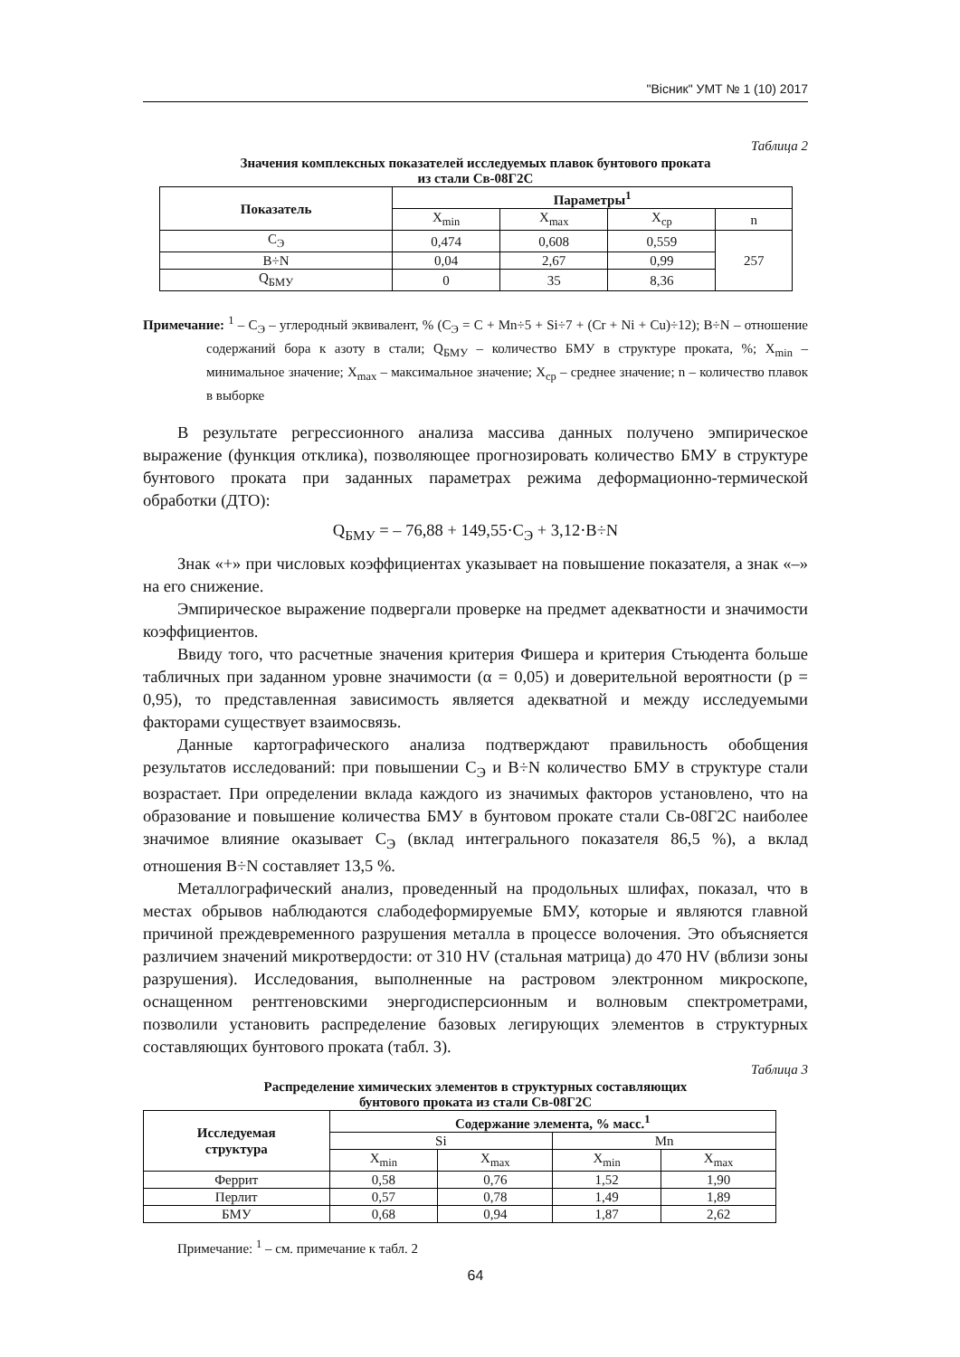"Вісник" УМТ № 1 (10) 2017
Таблица 2
Значения комплексных показателей исследуемых плавок бунтового проката
из стали Св-08Г2С
| Показатель | Параметры<sup>1</sup> | | | |
| --- | --- | --- | --- | --- |
| | X<sub>min</sub> | X<sub>max</sub> | X<sub>ср</sub> | n |
| С<sub>Э</sub> | 0,474 | 0,608 | 0,559 | 257 |
| В÷N | 0,04 | 2,67 | 0,99 | |
| Q<sub>БМУ</sub> | 0 | 35 | 8,36 | |
Примечание: <sup>1</sup> – С<sub>Э</sub> – углеродный эквивалент, % (С<sub>Э</sub> = С + Mn÷5 + Si÷7 + (Cr + Ni + Cu)÷12); В÷N – отношение содержаний бора к азоту в стали; Q<sub>БМУ</sub> – количество БМУ в структуре проката, %; X<sub>min</sub> – минимальное значение; X<sub>max</sub> – максимальное значение; X<sub>ср</sub> – среднее значение; n – количество плавок в выборке
В результате регрессионного анализа массива данных получено эмпирическое выражение (функция отклика), позволяющее прогнозировать количество БМУ в структуре бунтового проката при заданных параметрах режима деформационно-термической обработки (ДТО):
Q<sub>БМУ</sub> = – 76,88 + 149,55·С<sub>Э</sub> + 3,12·В÷N
Знак «+» при числовых коэффициентах указывает на повышение показателя, а знак «–» на его снижение.
Эмпирическое выражение подвергали проверке на предмет адекватности и значимости коэффициентов.
Ввиду того, что расчетные значения критерия Фишера и критерия Стьюдента больше табличных при заданном уровне значимости (α = 0,05) и доверительной вероятности (p = 0,95), то представленная зависимость является адекватной и между исследуемыми факторами существует взаимосвязь.
Данные картографического анализа подтверждают правильность обобщения результатов исследований: при повышении С<sub>Э</sub> и В÷N количество БМУ в структуре стали возрастает. При определении вклада каждого из значимых факторов установлено, что на образование и повышение количества БМУ в бунтовом прокате стали Св-08Г2С наиболее значимое влияние оказывает С<sub>Э</sub> (вклад интегрального показателя 86,5 %), а вклад отношения В÷N составляет 13,5 %.
Металлографический анализ, проведенный на продольных шлифах, показал, что в местах обрывов наблюдаются слабодеформируемые БМУ, которые и являются главной причиной преждевременного разрушения металла в процессе волочения. Это объясняется различием значений микротвердости: от 310 HV (стальная матрица) до 470 HV (вблизи зоны разрушения). Исследования, выполненные на растровом электронном микроскопе, оснащенном рентгеновскими энергодисперсионным и волновым спектрометрами, позволили установить распределение базовых легирующих элементов в структурных составляющих бунтового проката (табл. 3).
Таблица 3
Распределение химических элементов в структурных составляющих
бунтового проката из стали Св-08Г2С
| Исследуемая структура | Содержание элемента, % масс.<sup>1</sup> | | | |
| --- | --- | --- | --- | --- |
| | Si | | Mn | |
| | X<sub>min</sub> | X<sub>max</sub> | X<sub>min</sub> | X<sub>max</sub> |
| Феррит | 0,58 | 0,76 | 1,52 | 1,90 |
| Перлит | 0,57 | 0,78 | 1,49 | 1,89 |
| БМУ | 0,68 | 0,94 | 1,87 | 2,62 |
Примечание: <sup>1</sup> – см. примечание к табл. 2
64